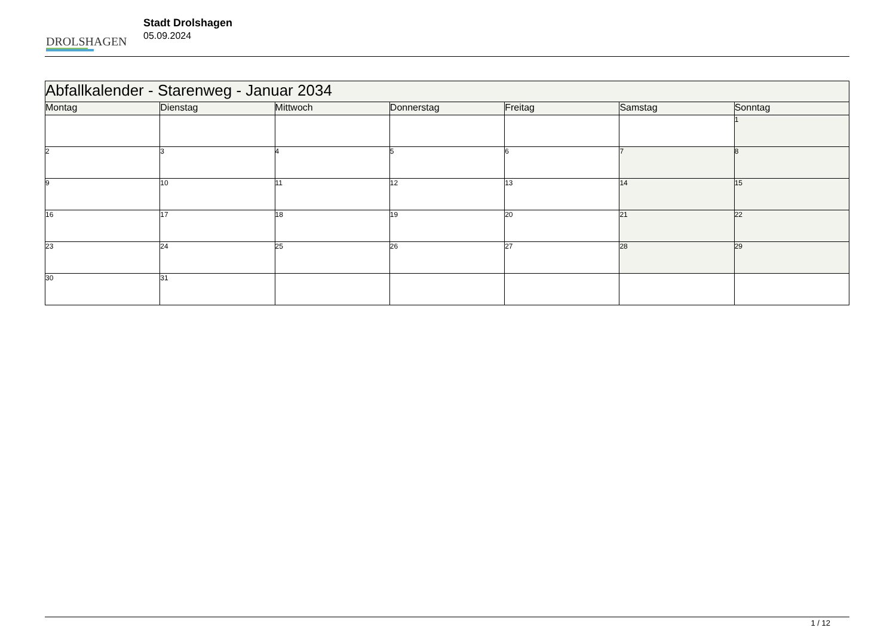DROLSHAGEN
Stadt Drolshagen
05.09.2024
| Abfallkalender - Starenweg - Januar 2034 | | | | | | |
| --- | --- | --- | --- | --- | --- | --- |
| Montag | Dienstag | Mittwoch | Donnerstag | Freitag | Samstag | Sonntag |
| | | | | | | 1 |
| 2 | 3 | 4 | 5 | 6 | 7 | 8 |
| 9 | 10 | 11 | 12 | 13 | 14 | 15 |
| 16 | 17 | 18 | 19 | 20 | 21 | 22 |
| 23 | 24 | 25 | 26 | 27 | 28 | 29 |
| 30 | 31 | | | | | |
1 / 12